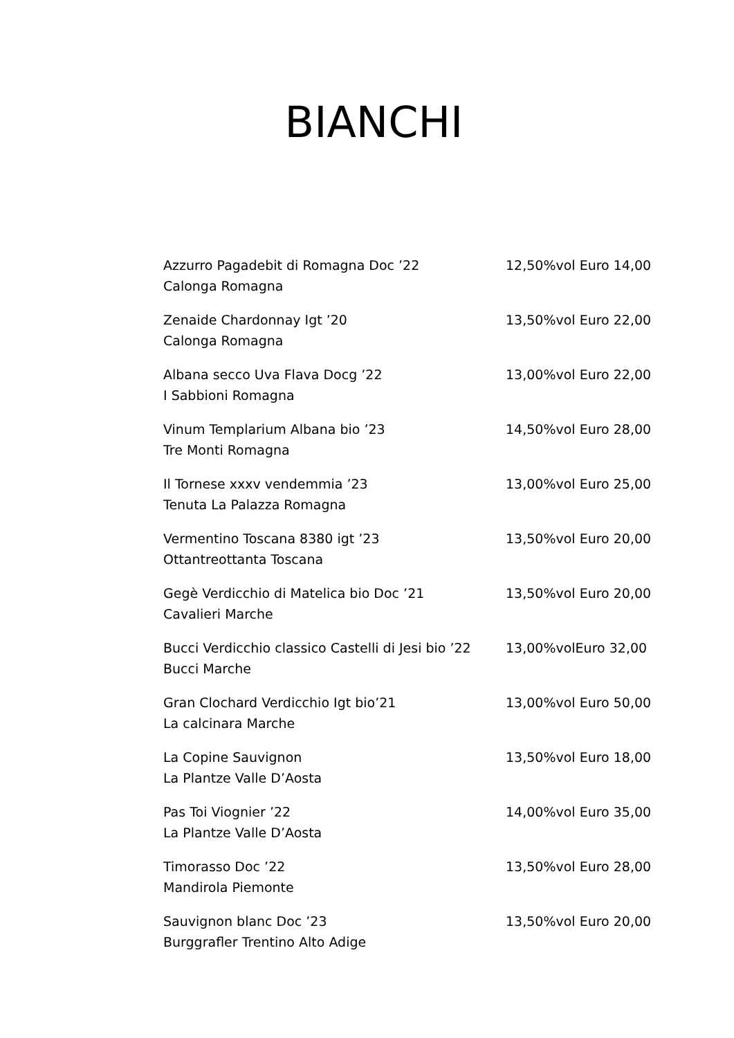BIANCHI
Azzurro Pagadebit di Romagna Doc ’22
Calonga Romagna
12,50%vol Euro 14,00
Zenaide Chardonnay Igt ’20
Calonga Romagna
13,50%vol Euro 22,00
Albana secco Uva Flava Docg ’22
I Sabbioni Romagna
13,00%vol Euro 22,00
Vinum Templarium Albana bio ’23
Tre Monti Romagna
14,50%vol Euro 28,00
Il Tornese xxxv vendemmia ’23
Tenuta La Palazza Romagna
13,00%vol Euro 25,00
Vermentino Toscana 8380 igt ’23
Ottantreottanta Toscana
13,50%vol Euro 20,00
Gegè Verdicchio di Matelica bio Doc ’21
Cavalieri Marche
13,50%vol Euro 20,00
Bucci Verdicchio classico Castelli di Jesi bio ’22
Bucci Marche
13,00%volEuro 32,00
Gran Clochard Verdicchio Igt bio’21
La calcinara Marche
13,00%vol Euro 50,00
La Copine Sauvignon
La Plantze Valle D’Aosta
13,50%vol Euro 18,00
Pas Toi Viognier ’22
La Plantze Valle D’Aosta
14,00%vol Euro 35,00
Timorasso Doc ’22
Mandirola Piemonte
13,50%vol Euro 28,00
Sauvignon blanc Doc ’23
Burggrafler Trentino Alto Adige
13,50%vol Euro 20,00